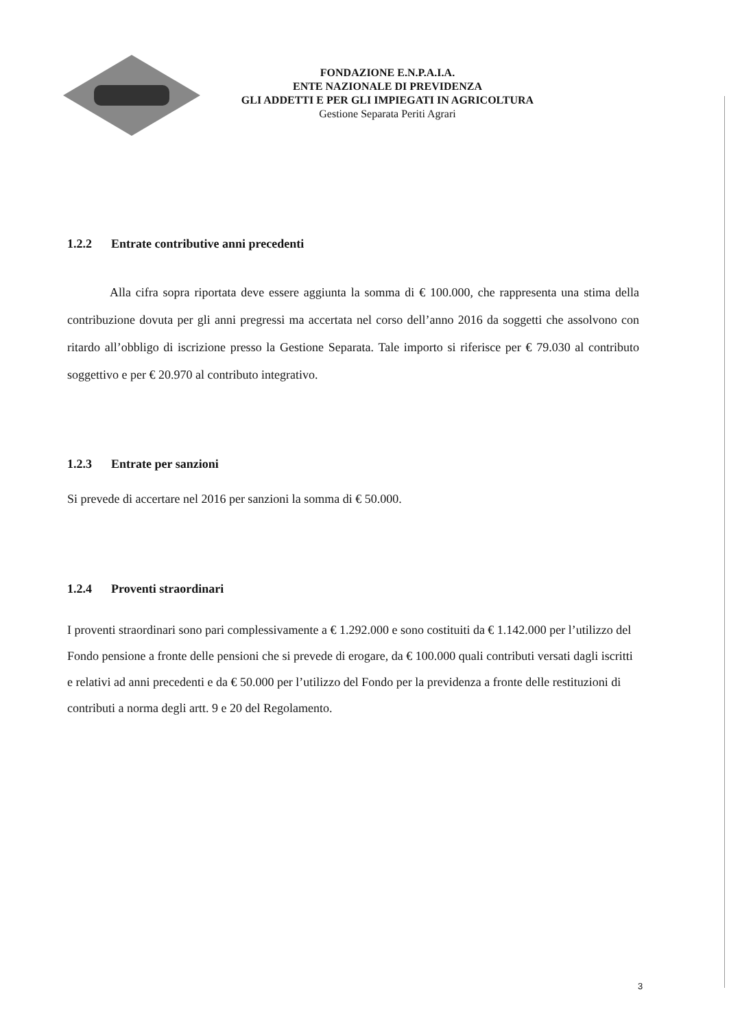FONDAZIONE E.N.P.A.I.A.
ENTE NAZIONALE DI PREVIDENZA
GLI ADDETTI E PER GLI IMPIEGATI IN AGRICOLTURA
Gestione Separata Periti Agrari
1.2.2 Entrate contributive anni precedenti
Alla cifra sopra riportata deve essere aggiunta la somma di € 100.000, che rappresenta una stima della contribuzione dovuta per gli anni pregressi ma accertata nel corso dell’anno 2016 da soggetti che assolvono con ritardo all’obbligo di iscrizione presso la Gestione Separata. Tale importo si riferisce per € 79.030 al contributo soggettivo e per € 20.970 al contributo integrativo.
1.2.3 Entrate per sanzioni
Si prevede di accertare nel 2016 per sanzioni la somma di € 50.000.
1.2.4 Proventi straordinari
I proventi straordinari sono pari complessivamente a € 1.292.000 e sono costituiti da € 1.142.000 per l’utilizzo del Fondo pensione a fronte delle pensioni che si prevede di erogare, da € 100.000 quali contributi versati dagli iscritti e relativi ad anni precedenti e da € 50.000 per l’utilizzo del Fondo per la previdenza a fronte delle restituzioni di contributi a norma degli artt. 9 e 20 del Regolamento.
3